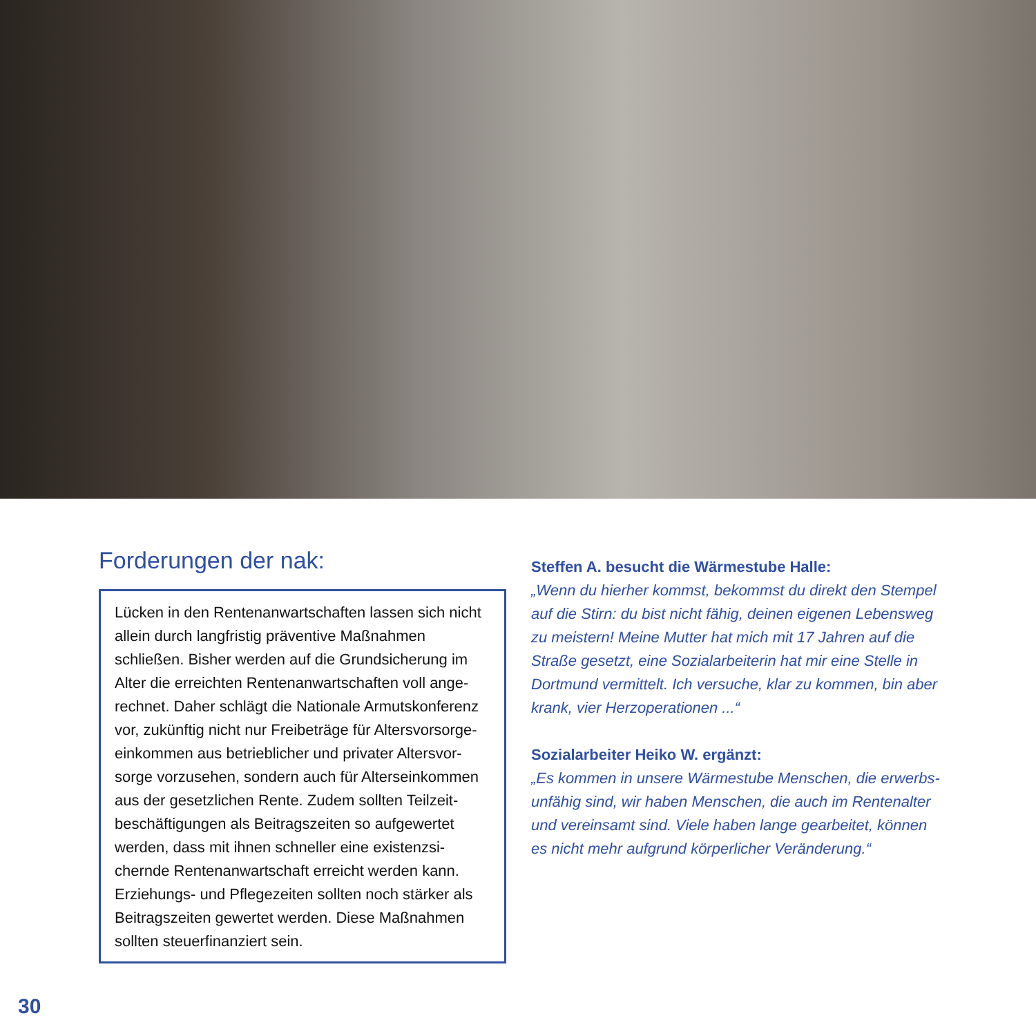Forderungen der nak:
Lücken in den Rentenanwartschaften lassen sich nicht allein durch langfristig präventive Maßnahmen schließen. Bisher werden auf die Grundsicherung im Alter die erreichten Rentenanwartschaften voll ange­rechnet. Daher schlägt die Nationale Armutskonferenz vor, zukünftig nicht nur Freibeträge für Altersvorsorge­einkommen aus betrieblicher und privater Altersvor­sorge vorzusehen, sondern auch für Alterseinkommen aus der gesetzlichen Rente. Zudem sollten Teilzeit­beschäftigungen als Beitragszeiten so aufgewertet werden, dass mit ihnen schneller eine existenzsi­chernde Rentenanwartschaft erreicht werden kann. Erziehungs- und Pflegezeiten sollten noch stärker als Beitragszeiten gewertet werden. Diese Maßnahmen sollten steuerfinanziert sein.
Steffen A. besucht die Wärmestube Halle:
„Wenn du hierher kommst, bekommst du direkt den Stempel auf die Stirn: du bist nicht fähig, deinen eigenen Lebensweg zu meistern! Meine Mutter hat mich mit 17 Jahren auf die Straße gesetzt, eine Sozialarbeiterin hat mir eine Stelle in Dortmund vermittelt. Ich versuche, klar zu kommen, bin aber krank, vier Herzoperationen ...“
Sozialarbeiter Heiko W. ergänzt:
„Es kommen in unsere Wärmestube Menschen, die erwerbs­unfähig sind, wir haben Menschen, die auch im Rentenalter und vereinsamt sind. Viele haben lange gearbeitet, können es nicht mehr aufgrund körperlicher Veränderung.“
30